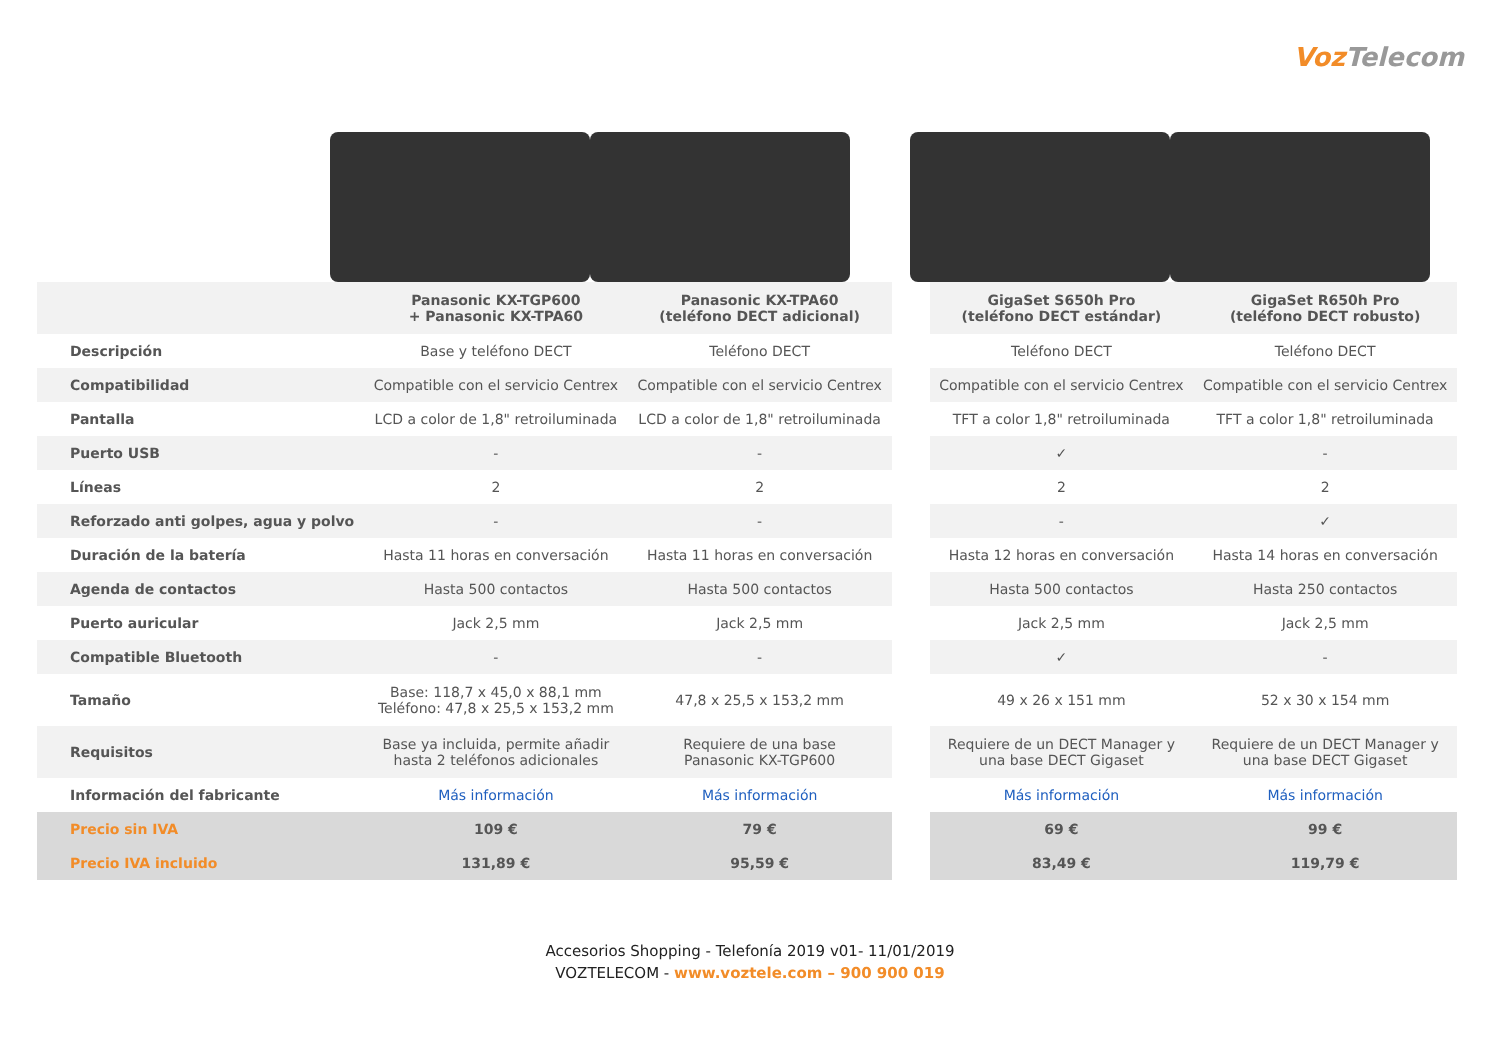VozTelecom
| | Panasonic KX-TGP600 + Panasonic KX-TPA60 | Panasonic KX-TPA60 (teléfono DECT adicional) | | GigaSet S650h Pro (teléfono DECT estándar) | GigaSet R650h Pro (teléfono DECT robusto) |
| --- | --- | --- | --- | --- | --- |
| Descripción | Base y teléfono DECT | Teléfono DECT | | Teléfono DECT | Teléfono DECT |
| Compatibilidad | Compatible con el servicio Centrex | Compatible con el servicio Centrex | | Compatible con el servicio Centrex | Compatible con el servicio Centrex |
| Pantalla | LCD a color de 1,8" retroiluminada | LCD a color de 1,8" retroiluminada | | TFT a color 1,8" retroiluminada | TFT a color 1,8" retroiluminada |
| Puerto USB | - | - | | ✓ | - |
| Líneas | 2 | 2 | | 2 | 2 |
| Reforzado anti golpes, agua y polvo | - | - | | - | ✓ |
| Duración de la batería | Hasta 11 horas en conversación | Hasta 11 horas en conversación | | Hasta 12 horas en conversación | Hasta 14 horas en conversación |
| Agenda de contactos | Hasta 500 contactos | Hasta 500 contactos | | Hasta 500 contactos | Hasta 250 contactos |
| Puerto auricular | Jack 2,5 mm | Jack 2,5 mm | | Jack 2,5 mm | Jack 2,5 mm |
| Compatible Bluetooth | - | - | | ✓ | - |
| Tamaño | Base: 118,7 x 45,0 x 88,1 mm Teléfono: 47,8 x 25,5 x 153,2 mm | 47,8 x 25,5 x 153,2 mm | | 49 x 26 x 151 mm | 52 x 30 x 154 mm |
| Requisitos | Base ya incluida, permite añadir hasta 2 teléfonos adicionales | Requiere de una base Panasonic KX-TGP600 | | Requiere de un DECT Manager y una base DECT Gigaset | Requiere de un DECT Manager y una base DECT Gigaset |
| Información del fabricante | Más información | Más información | | Más información | Más información |
| Precio sin IVA | 109 € | 79 € | | 69 € | 99 € |
| Precio IVA incluido | 131,89 € | 95,59 € | | 83,49 € | 119,79 € |
Accesorios Shopping - Telefonía 2019 v01- 11/01/2019
VOZTELECOM - www.voztele.com – 900 900 019